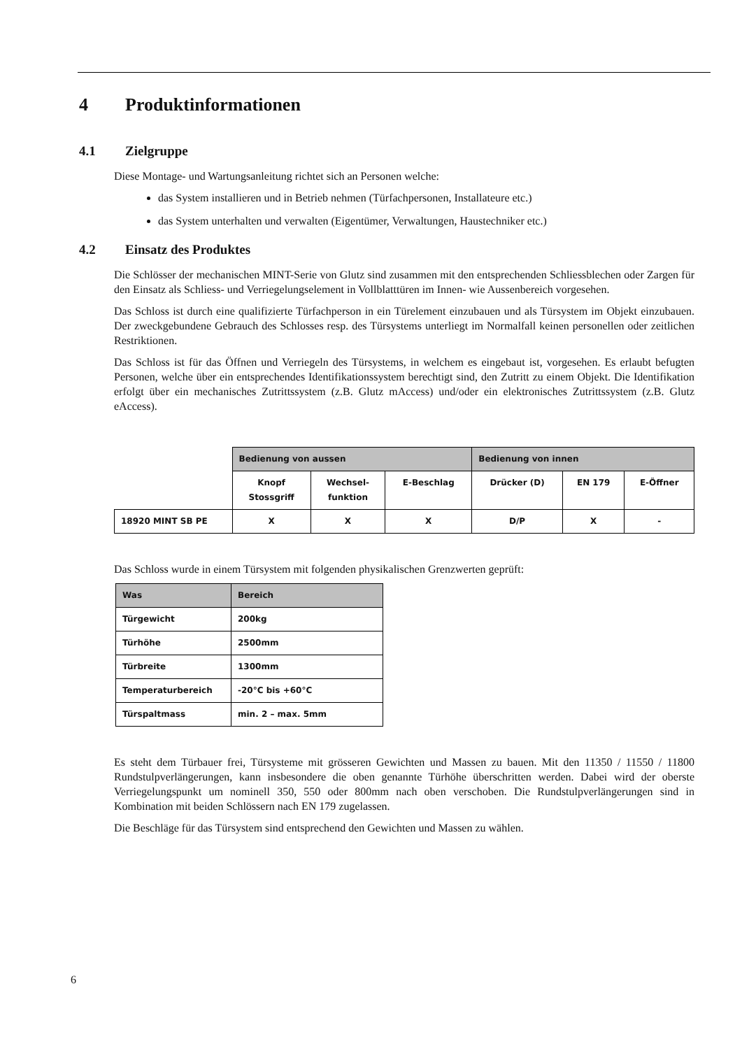4 Produktinformationen
4.1 Zielgruppe
Diese Montage- und Wartungsanleitung richtet sich an Personen welche:
das System installieren und in Betrieb nehmen (Türfachpersonen, Installateure etc.)
das System unterhalten und verwalten (Eigentümer, Verwaltungen, Haustechniker etc.)
4.2 Einsatz des Produktes
Die Schlösser der mechanischen MINT-Serie von Glutz sind zusammen mit den entsprechenden Schliessblechen oder Zargen für den Einsatz als Schliess- und Verriegelungselement in Vollblatttüren im Innen- wie Aussenbereich vorgesehen.
Das Schloss ist durch eine qualifizierte Türfachperson in ein Türelement einzubauen und als Türsystem im Objekt einzubauen. Der zweckgebundene Gebrauch des Schlosses resp. des Türsystems unterliegt im Normalfall keinen personellen oder zeitlichen Restriktionen.
Das Schloss ist für das Öffnen und Verriegeln des Türsystems, in welchem es eingebaut ist, vorgesehen. Es erlaubt befugten Personen, welche über ein entsprechendes Identifikationssystem berechtigt sind, den Zutritt zu einem Objekt. Die Identifikation erfolgt über ein mechanisches Zutrittssystem (z.B. Glutz mAccess) und/oder ein elektronisches Zutrittssystem (z.B. Glutz eAccess).
| | Bedienung von aussen | | | Bedienung von innen | | |
| --- | --- | --- | --- | --- | --- | --- |
| | Knopf Stossgriff | Wechsel- funktion | E-Beschlag | Drücker (D) | EN 179 | E-Öffner |
| 18920 MINT SB PE | X | X | X | D/P | X | - |
Das Schloss wurde in einem Türsystem mit folgenden physikalischen Grenzwerten geprüft:
| Was | Bereich |
| Türgewicht | 200kg |
| Türhöhe | 2500mm |
| Türbreite | 1300mm |
| Temperaturbereich | -20°C bis +60°C |
| Türspaltmass | min. 2 – max. 5mm |
Es steht dem Türbauer frei, Türsysteme mit grösseren Gewichten und Massen zu bauen. Mit den 11350 / 11550 / 11800 Rundstulpverlängerungen, kann insbesondere die oben genannte Türhöhe überschritten werden. Dabei wird der oberste Verriegelungspunkt um nominell 350, 550 oder 800mm nach oben verschoben. Die Rundstulpverlängerungen sind in Kombination mit beiden Schlössern nach EN 179 zugelassen.
Die Beschläge für das Türsystem sind entsprechend den Gewichten und Massen zu wählen.
6